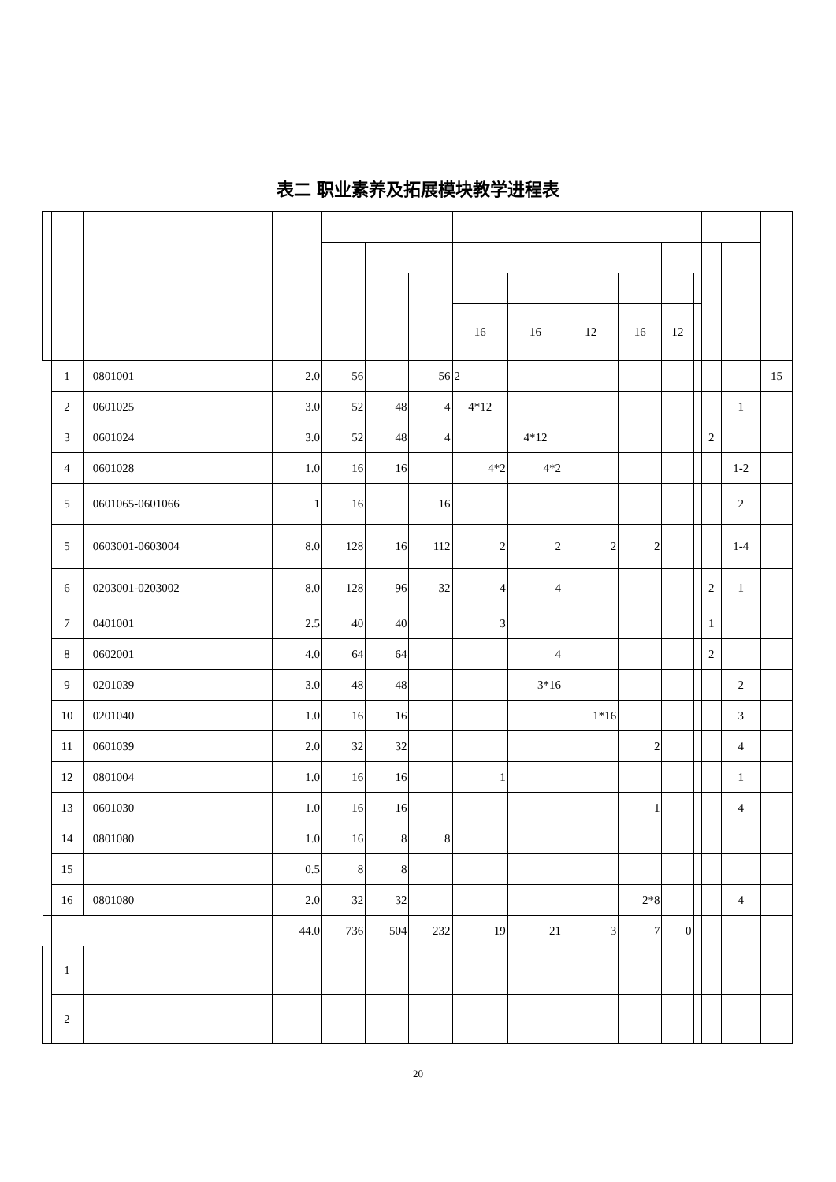表二 职业素养及拓展模块教学进程表
| | | | | | | | | 16 | 16 | 12 | 16 | 12 | | | | |
| | 1 | | 0801001 | 2.0 | 56 | | 56 | 2 | | | | | | | | 15 |
| | 2 | | 0601025 | 3.0 | 52 | 48 | 4 | 4*12 | | | | | | | 1 | |
| | 3 | | 0601024 | 3.0 | 52 | 48 | 4 | | 4*12 | | | | | 2 | | |
| | 4 | | 0601028 | 1.0 | 16 | 16 | | 4*2 | 4*2 | | | | | | 1-2 | |
| | 5 | | 0601065-0601066 | 1 | 16 | | 16 | | | | | | | | 2 | |
| | 5 | | 0603001-0603004 | 8.0 | 128 | 16 | 112 | 2 | 2 | 2 | 2 | | | | 1-4 | |
| | 6 | | 0203001-0203002 | 8.0 | 128 | 96 | 32 | 4 | 4 | | | | | 2 | 1 | |
| | 7 | | 0401001 | 2.5 | 40 | 40 | | 3 | | | | | | 1 | | |
| | 8 | | 0602001 | 4.0 | 64 | 64 | | | 4 | | | | | 2 | | |
| | 9 | | 0201039 | 3.0 | 48 | 48 | | | 3*16 | | | | | | 2 | |
| | 10 | | 0201040 | 1.0 | 16 | 16 | | | | 1*16 | | | | | 3 | |
| | 11 | | 0601039 | 2.0 | 32 | 32 | | | | | 2 | | | | 4 | |
| | 12 | | 0801004 | 1.0 | 16 | 16 | | 1 | | | | | | | 1 | |
| | 13 | | 0601030 | 1.0 | 16 | 16 | | | | | 1 | | | | 4 | |
| | 14 | | 0801080 | 1.0 | 16 | 8 | 8 | | | | | | | | | |
| | 15 | | | 0.5 | 8 | 8 | | | | | | | | | | |
| | 16 | | 0801080 | 2.0 | 32 | 32 | | | | | 2*8 | | | | 4 | |
| | | | | 44.0 | 736 | 504 | 232 | 19 | 21 | 3 | 7 | 0 | | | | |
| | 1 | | | | | | | | | | | | | | | |
| | 2 | | | | | | | | | | | | | | | |
20